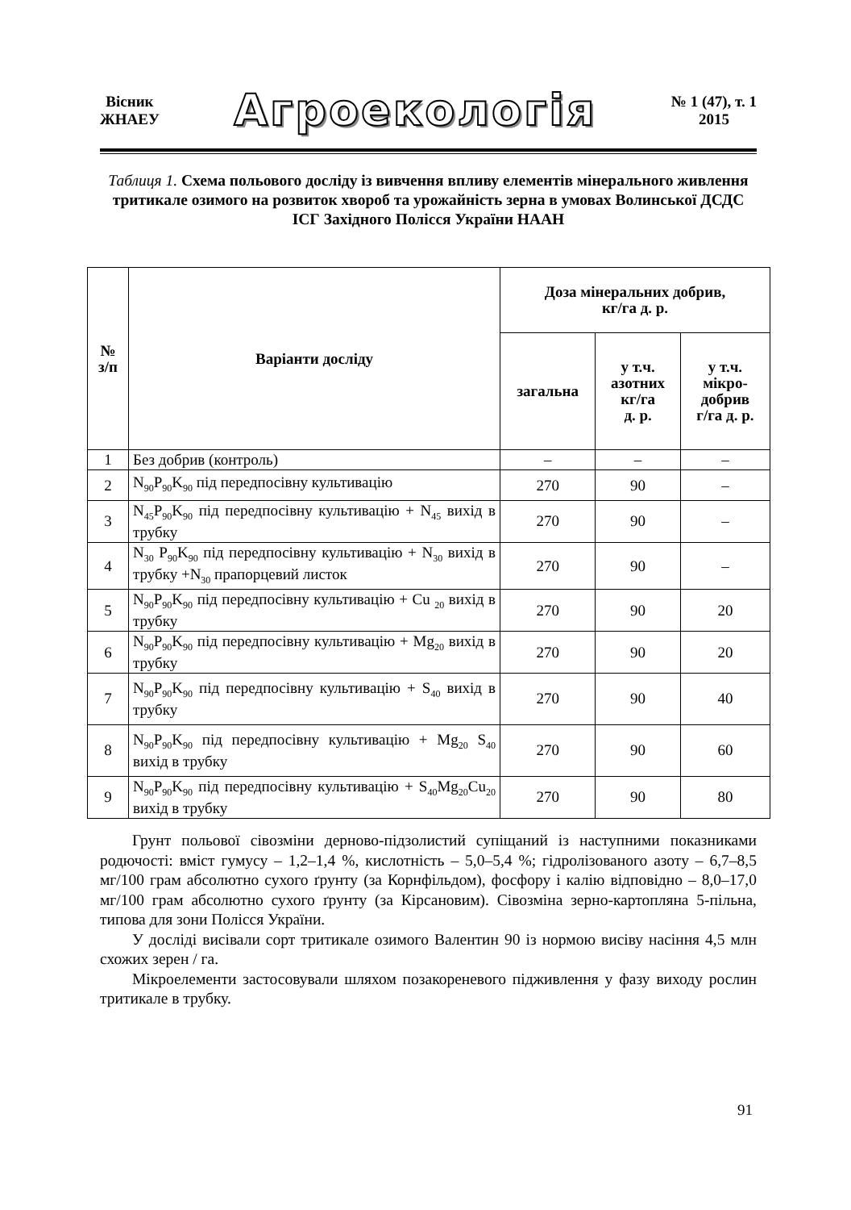Вісник
ЖНАЕУ
Агроекологія
№ 1 (47), т. 1
2015
Таблиця 1. Схема польового досліду із вивчення впливу елементів мінерального живлення тритикале озимого на розвиток хвороб та урожайність зерна в умовах Волинської ДСДС ІСГ Західного Полісся України НААН
| № з/п | Варіанти досліду | Доза мінеральних добрив, кг/га д. р. | | |
| --- | --- | --- | --- | --- |
| | | загальна | у т.ч. азотних кг/га д. р. | у т.ч. мікро- добрив г/га д. р. |
| 1 | Без добрив (контроль) | – | – | – |
| 2 | N<sub>90</sub>P<sub>90</sub>K<sub>90</sub> під передпосівну культивацію | 270 | 90 | – |
| 3 | N<sub>45</sub>P<sub>90</sub>K<sub>90</sub> під передпосівну культивацію + N<sub>45</sub> вихід в трубку | 270 | 90 | – |
| 4 | N<sub>30</sub> P<sub>90</sub>K<sub>90</sub> під передпосівну культивацію + N<sub>30</sub> вихід в трубку +N<sub>30</sub> прапорцевий листок | 270 | 90 | – |
| 5 | N<sub>90</sub>P<sub>90</sub>K<sub>90</sub> під передпосівну культивацію + Cu <sub>20</sub> вихід в трубку | 270 | 90 | 20 |
| 6 | N<sub>90</sub>P<sub>90</sub>K<sub>90</sub> під передпосівну культивацію + Mg<sub>20</sub> вихід в трубку | 270 | 90 | 20 |
| 7 | N<sub>90</sub>P<sub>90</sub>K<sub>90</sub> під передпосівну культивацію + S<sub>40</sub> вихід в трубку | 270 | 90 | 40 |
| 8 | N<sub>90</sub>P<sub>90</sub>K<sub>90</sub> під передпосівну культивацію + Mg<sub>20</sub> S<sub>40</sub> вихід в трубку | 270 | 90 | 60 |
| 9 | N<sub>90</sub>P<sub>90</sub>K<sub>90</sub> під передпосівну культивацію + S<sub>40</sub>Mg<sub>20</sub>Cu<sub>20</sub> вихід в трубку | 270 | 90 | 80 |
Грунт польової сівозміни дерново-підзолистий супіщаний із наступними показниками родючості: вміст гумусу – 1,2–1,4 %, кислотність – 5,0–5,4 %; гідролізованого азоту – 6,7–8,5 мг/100 грам абсолютно сухого ґрунту (за Корнфільдом), фосфору і калію відповідно – 8,0–17,0 мг/100 грам абсолютно сухого ґрунту (за Кірсановим). Сівозміна зерно-картопляна 5-пільна, типова для зони Полісся України.
У досліді висівали сорт тритикале озимого Валентин 90 із нормою висіву насіння 4,5 млн схожих зерен / га.
Мікроелементи застосовували шляхом позакореневого підживлення у фазу виходу рослин тритикале в трубку.
91